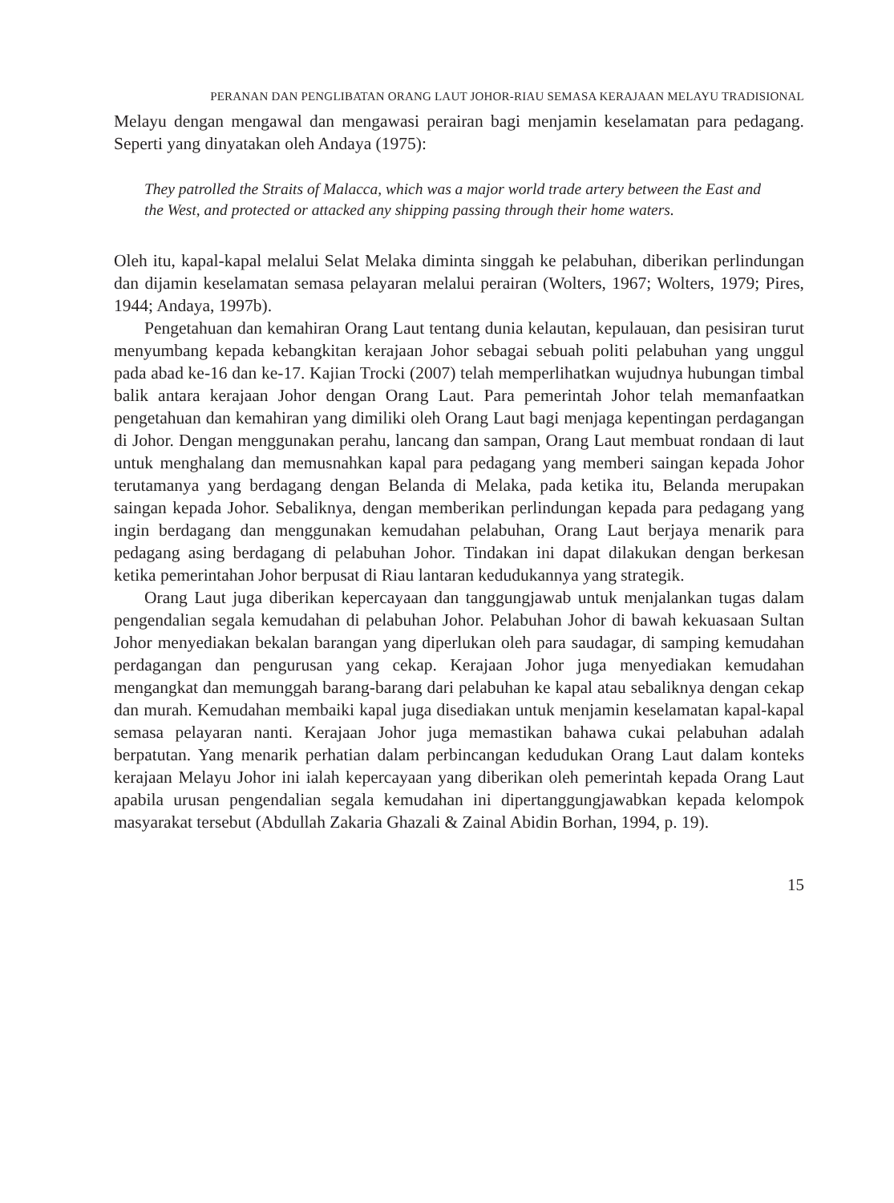PERANAN DAN PENGLIBATAN ORANG LAUT JOHOR-RIAU SEMASA KERAJAAN MELAYU TRADISIONAL
Melayu dengan mengawal dan mengawasi perairan bagi menjamin keselamatan para pedagang. Seperti yang dinyatakan oleh Andaya (1975):
They patrolled the Straits of Malacca, which was a major world trade artery between the East and the West, and protected or attacked any shipping passing through their home waters.
Oleh itu, kapal-kapal melalui Selat Melaka diminta singgah ke pelabuhan, diberikan perlindungan dan dijamin keselamatan semasa pelayaran melalui perairan (Wolters, 1967; Wolters, 1979; Pires, 1944; Andaya, 1997b).
Pengetahuan dan kemahiran Orang Laut tentang dunia kelautan, kepulauan, dan pesisiran turut menyumbang kepada kebangkitan kerajaan Johor sebagai sebuah politi pelabuhan yang unggul pada abad ke-16 dan ke-17. Kajian Trocki (2007) telah memperlihatkan wujudnya hubungan timbal balik antara kerajaan Johor dengan Orang Laut. Para pemerintah Johor telah memanfaatkan pengetahuan dan kemahiran yang dimiliki oleh Orang Laut bagi menjaga kepentingan perdagangan di Johor. Dengan menggunakan perahu, lancang dan sampan, Orang Laut membuat rondaan di laut untuk menghalang dan memusnahkan kapal para pedagang yang memberi saingan kepada Johor terutamanya yang berdagang dengan Belanda di Melaka, pada ketika itu, Belanda merupakan saingan kepada Johor. Sebaliknya, dengan memberikan perlindungan kepada para pedagang yang ingin berdagang dan menggunakan kemudahan pelabuhan, Orang Laut berjaya menarik para pedagang asing berdagang di pelabuhan Johor. Tindakan ini dapat dilakukan dengan berkesan ketika pemerintahan Johor berpusat di Riau lantaran kedudukannya yang strategik.
Orang Laut juga diberikan kepercayaan dan tanggungjawab untuk menjalankan tugas dalam pengendalian segala kemudahan di pelabuhan Johor. Pelabuhan Johor di bawah kekuasaan Sultan Johor menyediakan bekalan barangan yang diperlukan oleh para saudagar, di samping kemudahan perdagangan dan pengurusan yang cekap. Kerajaan Johor juga menyediakan kemudahan mengangkat dan memunggah barang-barang dari pelabuhan ke kapal atau sebaliknya dengan cekap dan murah. Kemudahan membaiki kapal juga disediakan untuk menjamin keselamatan kapal-kapal semasa pelayaran nanti. Kerajaan Johor juga memastikan bahawa cukai pelabuhan adalah berpatutan. Yang menarik perhatian dalam perbincangan kedudukan Orang Laut dalam konteks kerajaan Melayu Johor ini ialah kepercayaan yang diberikan oleh pemerintah kepada Orang Laut apabila urusan pengendalian segala kemudahan ini dipertanggungjawabkan kepada kelompok masyarakat tersebut (Abdullah Zakaria Ghazali & Zainal Abidin Borhan, 1994, p. 19).
15